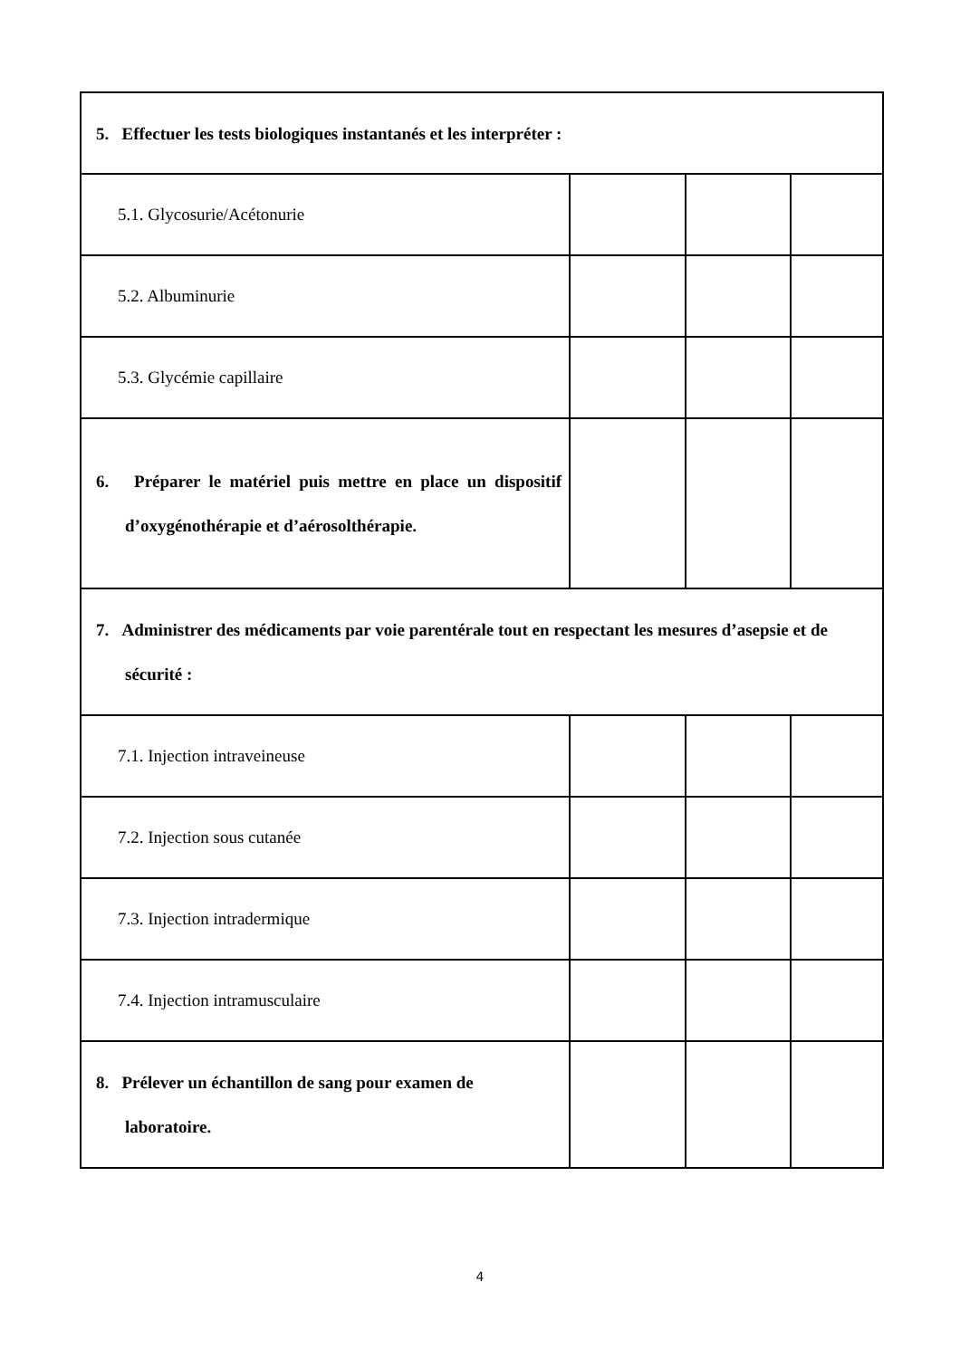| 5. Effectuer les tests biologiques instantanés et les interpréter : | | | |
| 5.1. Glycosurie/Acétonurie | | | |
| 5.2. Albuminurie | | | |
| 5.3. Glycémie capillaire | | | |
| 6. Préparer le matériel puis mettre en place un dispositif d’oxygénothérapie et d’aérosolthérapie. | | | |
| 7. Administrer des médicaments par voie parentérale tout en respectant les mesures d’asepsie et de sécurité : | | | |
| 7.1. Injection intraveineuse | | | |
| 7.2. Injection sous cutanée | | | |
| 7.3. Injection intradermique | | | |
| 7.4. Injection intramusculaire | | | |
| 8. Prélever un échantillon de sang pour examen de laboratoire. | | | |
4